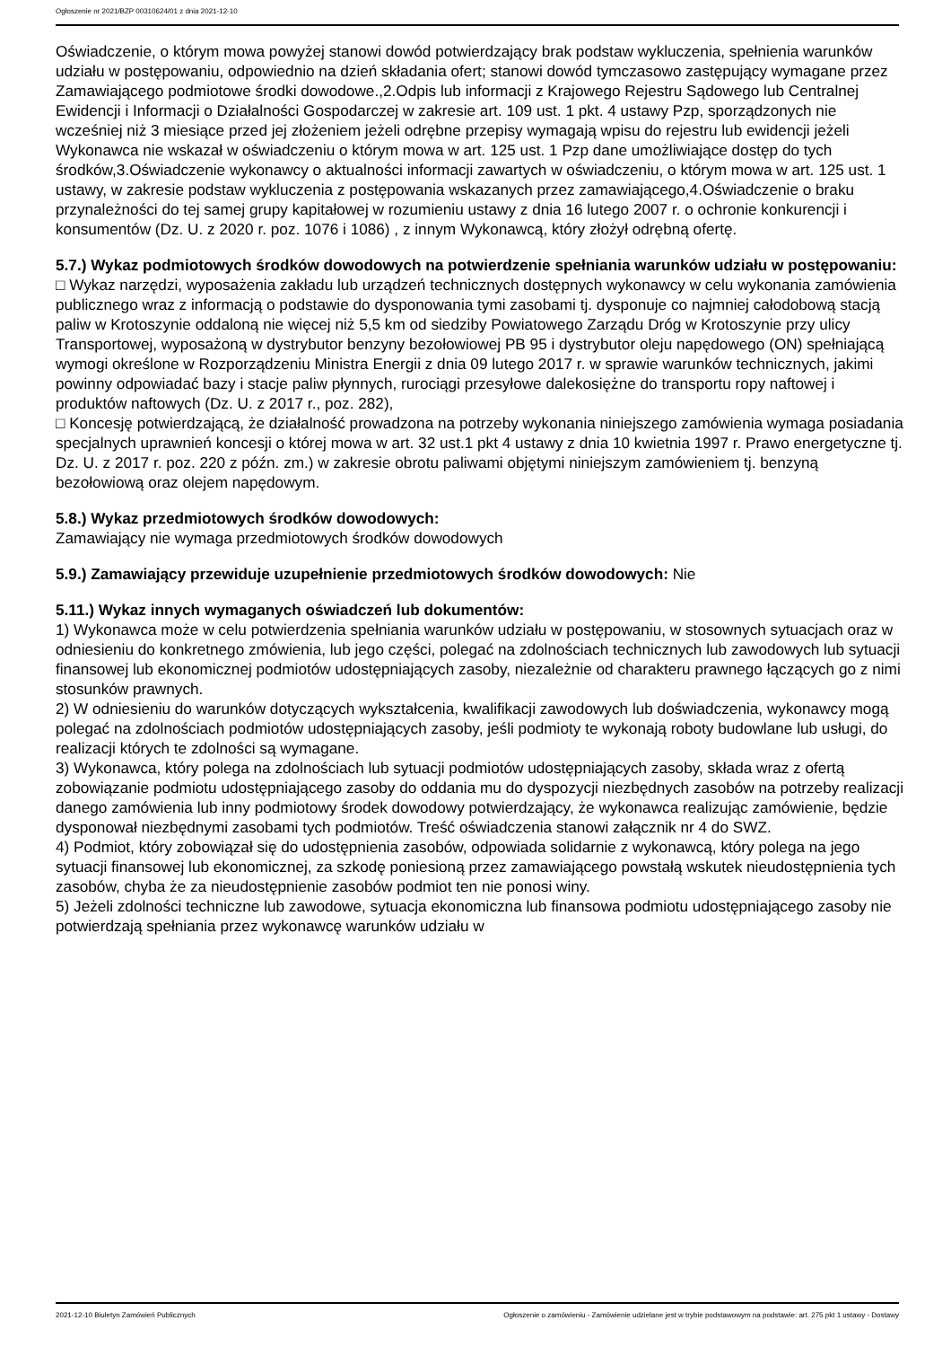Ogłoszenie nr 2021/BZP 00310624/01 z dnia 2021-12-10
Oświadczenie, o którym mowa powyżej stanowi dowód potwierdzający brak podstaw wykluczenia, spełnienia warunków udziału w postępowaniu, odpowiednio na dzień składania ofert; stanowi dowód tymczasowo zastępujący wymagane przez Zamawiającego podmiotowe środki dowodowe.,2.Odpis lub informacji z Krajowego Rejestru Sądowego lub Centralnej Ewidencji i Informacji o Działalności Gospodarczej w zakresie art. 109 ust. 1 pkt. 4 ustawy Pzp, sporządzonych nie wcześniej niż 3 miesiące przed jej złożeniem jeżeli odrębne przepisy wymagają wpisu do rejestru lub ewidencji jeżeli Wykonawca nie wskazał w oświadczeniu o którym mowa w art. 125 ust. 1 Pzp dane umożliwiające dostęp do tych środków,3.Oświadczenie wykonawcy o aktualności informacji zawartych w oświadczeniu, o którym mowa w art. 125 ust. 1 ustawy, w zakresie podstaw wykluczenia z postępowania wskazanych przez zamawiającego,4.Oświadczenie o braku przynależności do tej samej grupy kapitałowej w rozumieniu ustawy z dnia 16 lutego 2007 r. o ochronie konkurencji i konsumentów (Dz. U. z 2020 r. poz. 1076 i 1086) , z innym Wykonawcą, który złożył odrębną ofertę.
5.7.) Wykaz podmiotowych środków dowodowych na potwierdzenie spełniania warunków udziału w postępowaniu: □ Wykaz narzędzi, wyposażenia zakładu lub urządzeń technicznych dostępnych wykonawcy w celu wykonania zamówienia publicznego wraz z informacją o podstawie do dysponowania tymi zasobami tj. dysponuje co najmniej całodobową stacją paliw w Krotoszynie oddaloną nie więcej niż 5,5 km od siedziby Powiatowego Zarządu Dróg w Krotoszynie przy ulicy Transportowej, wyposażoną w dystrybutor benzyny bezołowiowej PB 95 i dystrybutor oleju napędowego (ON) spełniającą wymogi określone w Rozporządzeniu Ministra Energii z dnia 09 lutego 2017 r. w sprawie warunków technicznych, jakimi powinny odpowiadać bazy i stacje paliw płynnych, rurociągi przesyłowe dalekosiężne do transportu ropy naftowej i produktów naftowych (Dz. U. z 2017 r., poz. 282),
□ Koncesję potwierdzającą, że działalność prowadzona na potrzeby wykonania niniejszego zamówienia wymaga posiadania specjalnych uprawnień koncesji o której mowa w art. 32 ust.1 pkt 4 ustawy z dnia 10 kwietnia 1997 r. Prawo energetyczne tj. Dz. U. z 2017 r. poz. 220 z późn. zm.) w zakresie obrotu paliwami objętymi niniejszym zamówieniem tj. benzyną bezołowiową oraz olejem napędowym.
5.8.) Wykaz przedmiotowych środków dowodowych:
Zamawiający nie wymaga przedmiotowych środków dowodowych
5.9.) Zamawiający przewiduje uzupełnienie przedmiotowych środków dowodowych: Nie
5.11.) Wykaz innych wymaganych oświadczeń lub dokumentów:
1) Wykonawca może w celu potwierdzenia spełniania warunków udziału w postępowaniu, w stosownych sytuacjach oraz w odniesieniu do konkretnego zmówienia, lub jego części, polegać na zdolnościach technicznych lub zawodowych lub sytuacji finansowej lub ekonomicznej podmiotów udostępniających zasoby, niezależnie od charakteru prawnego łączących go z nimi stosunków prawnych.
2) W odniesieniu do warunków dotyczących wykształcenia, kwalifikacji zawodowych lub doświadczenia, wykonawcy mogą polegać na zdolnościach podmiotów udostępniających zasoby, jeśli podmioty te wykonają roboty budowlane lub usługi, do realizacji których te zdolności są wymagane.
3) Wykonawca, który polega na zdolnościach lub sytuacji podmiotów udostępniających zasoby, składa wraz z ofertą zobowiązanie podmiotu udostępniającego zasoby do oddania mu do dyspozycji niezbędnych zasobów na potrzeby realizacji danego zamówienia lub inny podmiotowy środek dowodowy potwierdzający, że wykonawca realizując zamówienie, będzie dysponował niezbędnymi zasobami tych podmiotów. Treść oświadczenia stanowi załącznik nr 4 do SWZ.
4) Podmiot, który zobowiązał się do udostępnienia zasobów, odpowiada solidarnie z wykonawcą, który polega na jego sytuacji finansowej lub ekonomicznej, za szkodę poniesioną przez zamawiającego powstałą wskutek nieudostępnienia tych zasobów, chyba że za nieudostępnienie zasobów podmiot ten nie ponosi winy.
5) Jeżeli zdolności techniczne lub zawodowe, sytuacja ekonomiczna lub finansowa podmiotu udostępniającego zasoby nie potwierdzają spełniania przez wykonawcę warunków udziału w
2021-12-10 Biuletyn Zamówień Publicznych Ogłoszenie o zamówieniu - Zamówienie udzielane jest w trybie podstawowym na podstawie: art. 275 pkt 1 ustawy - Dostawy